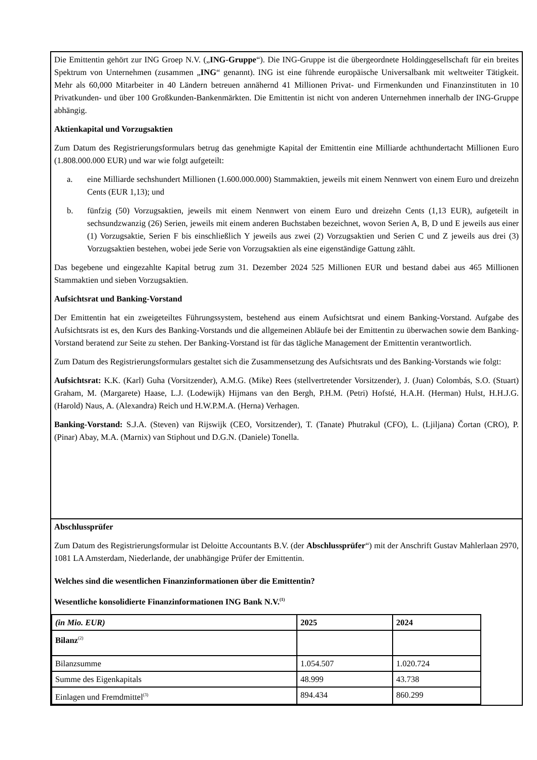Die Emittentin gehört zur ING Groep N.V. („ING-Gruppe“). Die ING-Gruppe ist die übergeordnete Holdinggesellschaft für ein breites Spektrum von Unternehmen (zusammen „ING“ genannt). ING ist eine führende europäische Universalbank mit weltweiter Tätigkeit. Mehr als 60,000 Mitarbeiter in 40 Ländern betreuen annähernd 41 Millionen Privat- und Firmenkunden und Finanzinstituten in 10 Privatkunden- und über 100 Großkunden-Bankenmärkten. Die Emittentin ist nicht von anderen Unternehmen innerhalb der ING-Gruppe abhängig.
Aktienkapital und Vorzugsaktien
Zum Datum des Registrierungsformulars betrug das genehmigte Kapital der Emittentin eine Milliarde achthundertacht Millionen Euro (1.808.000.000 EUR) und war wie folgt aufgeteilt:
a. eine Milliarde sechshundert Millionen (1.600.000.000) Stammaktien, jeweils mit einem Nennwert von einem Euro und dreizehn Cents (EUR 1,13); und
b. fünfzig (50) Vorzugsaktien, jeweils mit einem Nennwert von einem Euro und dreizehn Cents (1,13 EUR), aufgeteilt in sechsundzwanzig (26) Serien, jeweils mit einem anderen Buchstaben bezeichnet, wovon Serien A, B, D und E jeweils aus einer (1) Vorzugsaktie, Serien F bis einschließlich Y jeweils aus zwei (2) Vorzugsaktien und Serien C und Z jeweils aus drei (3) Vorzugsaktien bestehen, wobei jede Serie von Vorzugsaktien als eine eigenständige Gattung zählt.
Das begebene und eingezahlte Kapital betrug zum 31. Dezember 2024 525 Millionen EUR und bestand dabei aus 465 Millionen Stammaktien und sieben Vorzugsaktien.
Aufsichtsrat und Banking-Vorstand
Der Emittentin hat ein zweigeteiltes Führungssystem, bestehend aus einem Aufsichtsrat und einem Banking-Vorstand. Aufgabe des Aufsichtsrats ist es, den Kurs des Banking-Vorstands und die allgemeinen Abläufe bei der Emittentin zu überwachen sowie dem Banking-Vorstand beratend zur Seite zu stehen. Der Banking-Vorstand ist für das tägliche Management der Emittentin verantwortlich.
Zum Datum des Registrierungsformulars gestaltet sich die Zusammensetzung des Aufsichtsrats und des Banking-Vorstands wie folgt:
Aufsichtsrat: K.K. (Karl) Guha (Vorsitzender), A.M.G. (Mike) Rees (stellvertretender Vorsitzender), J. (Juan) Colombás, S.O. (Stuart) Graham, M. (Margarete) Haase, L.J. (Lodewijk) Hijmans van den Bergh, P.H.M. (Petri) Hofsté, H.A.H. (Herman) Hulst, H.H.J.G. (Harold) Naus, A. (Alexandra) Reich und H.W.P.M.A. (Herna) Verhagen.
Banking-Vorstand: S.J.A. (Steven) van Rijswijk (CEO, Vorsitzender), T. (Tanate) Phutrakul (CFO), L. (Ljiljana) Čortan (CRO), P. (Pinar) Abay, M.A. (Marnix) van Stiphout und D.G.N. (Daniele) Tonella.
Abschlussprüfer
Zum Datum des Registrierungsformular ist Deloitte Accountants B.V. (der Abschlussprüfer“) mit der Anschrift Gustav Mahlerlaan 2970, 1081 LA Amsterdam, Niederlande, der unabhängige Prüfer der Emittentin.
Welches sind die wesentlichen Finanzinformationen über die Emittentin?
Wesentliche konsolidierte Finanzinformationen ING Bank N.V.<sup>(1)</sup>
| (in Mio. EUR) | 2025 | 2024 |
| Bilanz<sup>(2)</sup> | | |
| Bilanzsumme | 1.054.507 | 1.020.724 |
| Summe des Eigenkapitals | 48.999 | 43.738 |
| Einlagen und Fremdmittel<sup>(3)</sup> | 894.434 | 860.299 |